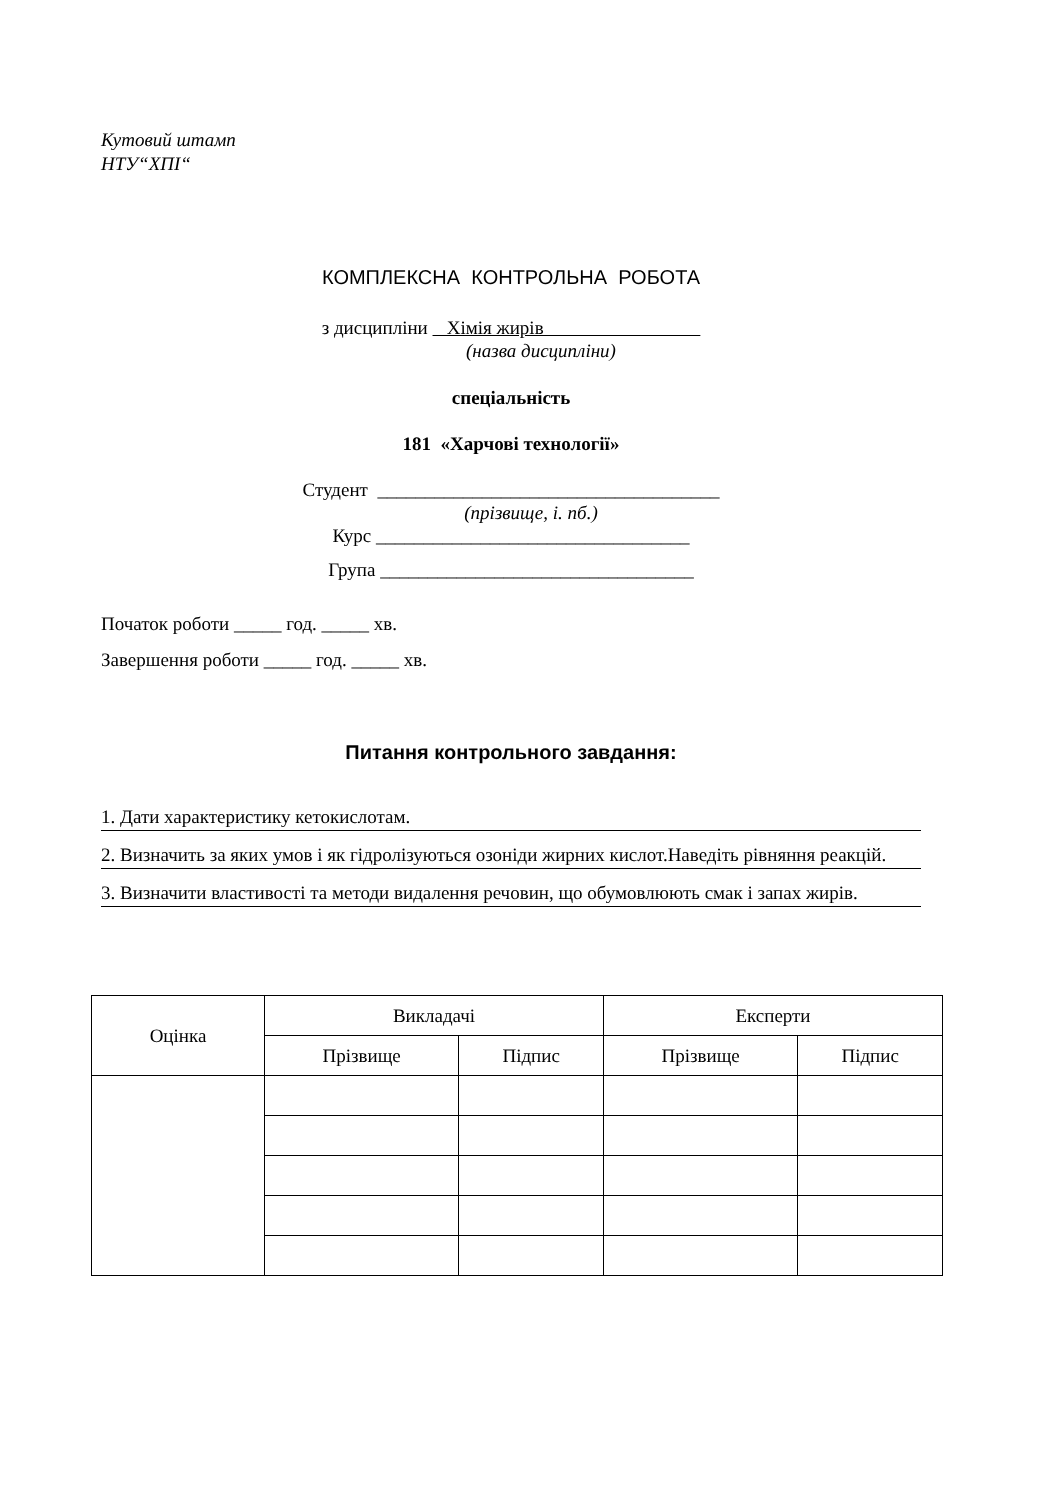Кутовий штамп
НТУ“ХПІ“
КОМПЛЕКСНА КОНТРОЛЬНА РОБОТА
з дисципліни Хімія жирів
(назва дисципліни)
спеціальність
181 «Харчові технології»
Студент ____________________________________
(прізвище, і. пб.)
Курс _________________________________
Група _________________________________
Початок роботи _____ год. _____ хв.
Завершення роботи _____ год. _____ хв.
Питання контрольного завдання:
1. Дати характеристику кетокислотам.
2. Визначить за яких умов і як гідролізуються озоніди жирних кислот.Наведіть рівняння реакцій.
3. Визначити властивості та методи видалення речовин, що обумовлюють смак і запах жирів.
| Оцінка | Викладачі | | Експерти | |
| | Прізвище | Підпис | Прізвище | Підпис |